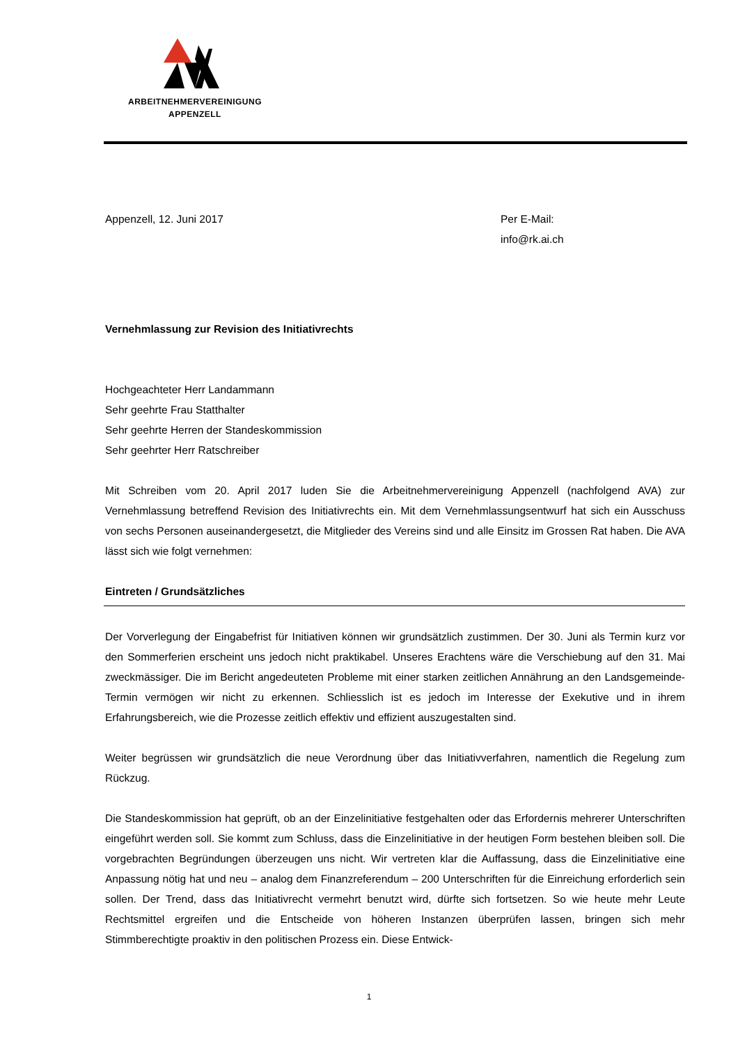ARBEITNEHMERVEREINIGUNG
APPENZELL
Appenzell, 12. Juni 2017 Per E-Mail:
info@rk.ai.ch
Vernehmlassung zur Revision des Initiativrechts
Hochgeachteter Herr Landammann
Sehr geehrte Frau Statthalter
Sehr geehrte Herren der Standeskommission
Sehr geehrter Herr Ratschreiber
Mit Schreiben vom 20. April 2017 luden Sie die Arbeitnehmervereinigung Appenzell (nachfolgend AVA) zur Vernehmlassung betreffend Revision des Initiativrechts ein. Mit dem Vernehmlassungsentwurf hat sich ein Ausschuss von sechs Personen auseinandergesetzt, die Mitglieder des Vereins sind und alle Einsitz im Grossen Rat haben. Die AVA lässt sich wie folgt vernehmen:
Eintreten / Grundsätzliches
Der Vorverlegung der Eingabefrist für Initiativen können wir grundsätzlich zustimmen. Der 30. Juni als Termin kurz vor den Sommerferien erscheint uns jedoch nicht praktikabel. Unseres Erachtens wäre die Verschiebung auf den 31. Mai zweckmässiger. Die im Bericht angedeuteten Probleme mit einer starken zeitlichen Annährung an den Landsgemeinde-Termin vermögen wir nicht zu erkennen. Schliesslich ist es jedoch im Interesse der Exekutive und in ihrem Erfahrungsbereich, wie die Prozesse zeitlich effektiv und effizient auszugestalten sind.
Weiter begrüssen wir grundsätzlich die neue Verordnung über das Initiativverfahren, namentlich die Regelung zum Rückzug.
Die Standeskommission hat geprüft, ob an der Einzelinitiative festgehalten oder das Erfordernis mehrerer Unterschriften eingeführt werden soll. Sie kommt zum Schluss, dass die Einzelinitiative in der heutigen Form bestehen bleiben soll. Die vorgebrachten Begründungen überzeugen uns nicht. Wir vertreten klar die Auffassung, dass die Einzelinitiative eine Anpassung nötig hat und neu – analog dem Finanzreferendum – 200 Unterschriften für die Einreichung erforderlich sein sollen. Der Trend, dass das Initiativrecht vermehrt benutzt wird, dürfte sich fortsetzen. So wie heute mehr Leute Rechtsmittel ergreifen und die Entscheide von höheren Instanzen überprüfen lassen, bringen sich mehr Stimmberechtigte proaktiv in den politischen Prozess ein. Diese Entwick-
1